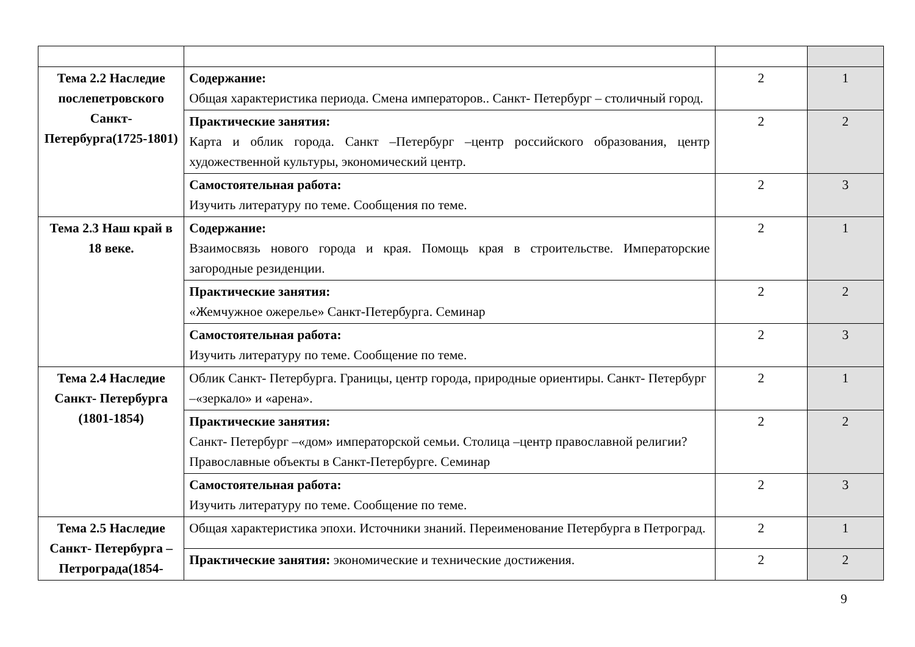| Тема 2.2 Наследие послепетровского Санкт-Петербурга(1725-1801) | Содержание: Общая характеристика периода. Смена императоров.. Санкт- Петербург – столичный город. | 2 | 1 |
| | Практические занятия: Карта и облик города. Санкт –Петербург –центр российского образования, центр художественной культуры, экономический центр. | 2 | 2 |
| | Самостоятельная работа: Изучить литературу по теме. Сообщения по теме. | 2 | 3 |
| Тема 2.3 Наш край в 18 веке. | Содержание: Взаимосвязь нового города и края. Помощь края в строительстве. Императорские загородные резиденции. | 2 | 1 |
| | Практические занятия: «Жемчужное ожерелье» Санкт-Петербурга. Семинар | 2 | 2 |
| | Самостоятельная работа: Изучить литературу по теме. Сообщение по теме. | 2 | 3 |
| Тема 2.4 Наследие Санкт- Петербурга (1801-1854) | Облик Санкт- Петербурга. Границы, центр города, природные ориентиры. Санкт- Петербург –«зеркало» и «арена». | 2 | 1 |
| | Практические занятия: Санкт- Петербург –«дом» императорской семьи. Столица –центр православной религии? Православные объекты в Санкт-Петербурге. Семинар | 2 | 2 |
| | Самостоятельная работа: Изучить литературу по теме. Сообщение по теме. | 2 | 3 |
| Тема 2.5 Наследие Санкт- Петербурга –Петрограда(1854- | Общая характеристика эпохи. Источники знаний. Переименование Петербурга в Петроград. | 2 | 1 |
| | Практические занятия: экономические и технические достижения. | 2 | 2 |
9